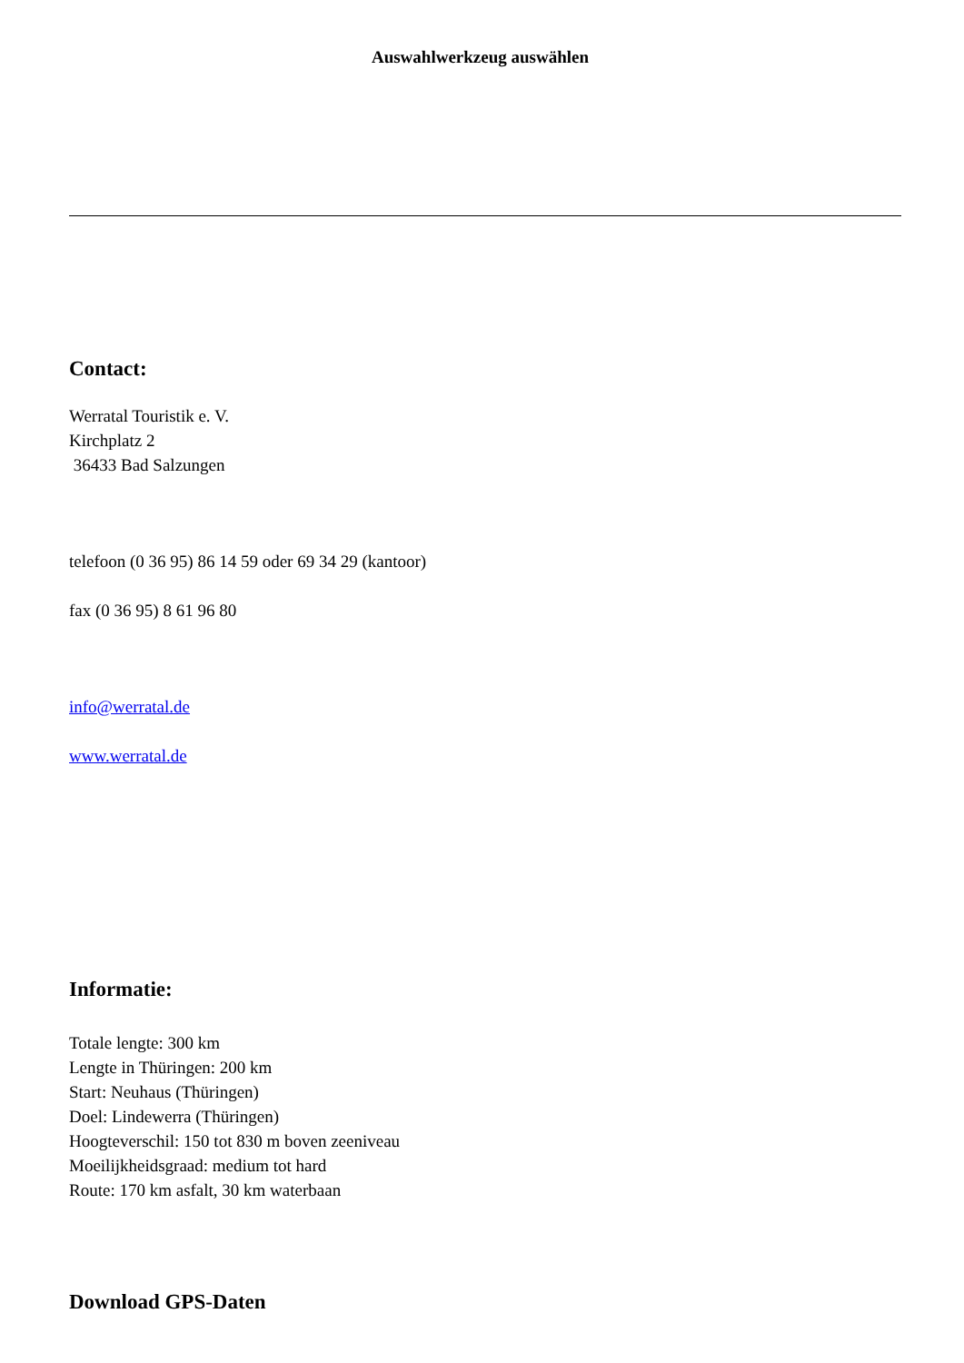Auswahlwerkzeug auswählen
Contact:
Werratal Touristik e. V.
Kirchplatz 2
36433 Bad Salzungen
telefoon (0 36 95) 86 14 59 oder 69 34 29 (kantoor)
fax (0 36 95) 8 61 96 80
info@werratal.de
www.werratal.de
Informatie:
Totale lengte: 300 km
Lengte in Thüringen: 200 km
Start: Neuhaus (Thüringen)
Doel: Lindewerra (Thüringen)
Hoogteverschil: 150 tot 830 m boven zeeniveau
Moeilijkheidsgraad: medium tot hard
Route: 170 km asfalt, 30 km waterbaan
Download GPS-Daten